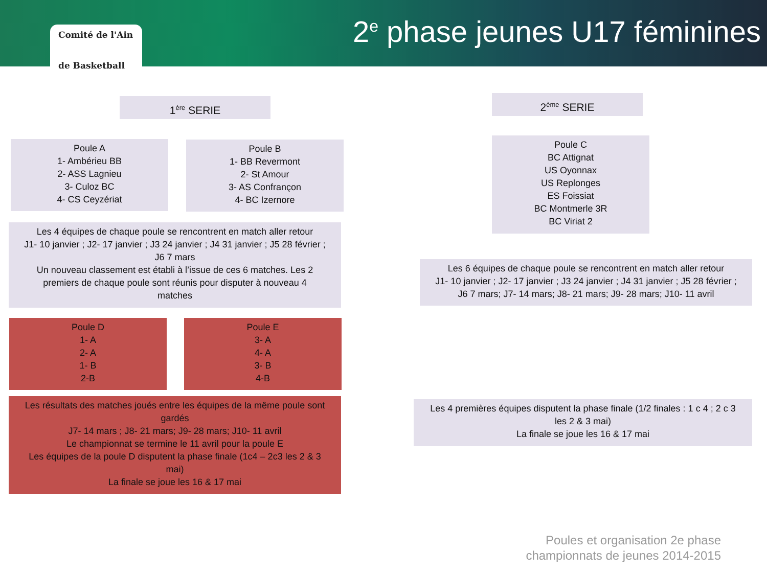Comité de l'Ain
de Basketball
2<sup>e</sup> phase jeunes U17 féminines
1<sup>ère</sup> SERIE 2<sup>ème</sup> SERIE
Poule A
1- Ambérieu BB
2- ASS Lagnieu
3- Culoz BC
4- CS Ceyzériat
Poule B
1- BB Revermont
2- St Amour
3- AS Confrançon
4- BC Izernore
Poule C
BC Attignat
US Oyonnax
US Replonges
ES Foissiat
BC Montmerle 3R
BC Viriat 2
Les 4 équipes de chaque poule se rencontrent en match aller retour
J1- 10 janvier ; J2- 17 janvier ; J3 24 janvier ; J4 31 janvier ; J5 28 février ;
J6 7 mars
Un nouveau classement est établi à l’issue de ces 6 matches. Les 2
premiers de chaque poule sont réunis pour disputer à nouveau 4
matches
Les 6 équipes de chaque poule se rencontrent en match aller retour
J1- 10 janvier ; J2- 17 janvier ; J3 24 janvier ; J4 31 janvier ; J5 28 février ;
J6 7 mars; J7- 14 mars; J8- 21 mars; J9- 28 mars; J10- 11 avril
Poule D
1- A
2- A
1- B
2-B
Poule E
3- A
4- A
3- B
4-B
Les résultats des matches joués entre les équipes de la même poule sont
gardés
J7- 14 mars ; J8- 21 mars; J9- 28 mars; J10- 11 avril
Le championnat se termine le 11 avril pour la poule E
Les équipes de la poule D disputent la phase finale (1c4 – 2c3 les 2 & 3
mai)
La finale se joue les 16 & 17 mai
Les 4 premières équipes disputent la phase finale (1/2 finales : 1 c 4 ; 2 c 3
les 2 & 3 mai)
La finale se joue les 16 & 17 mai
Poules et organisation 2e phase
championnats de jeunes 2014-2015